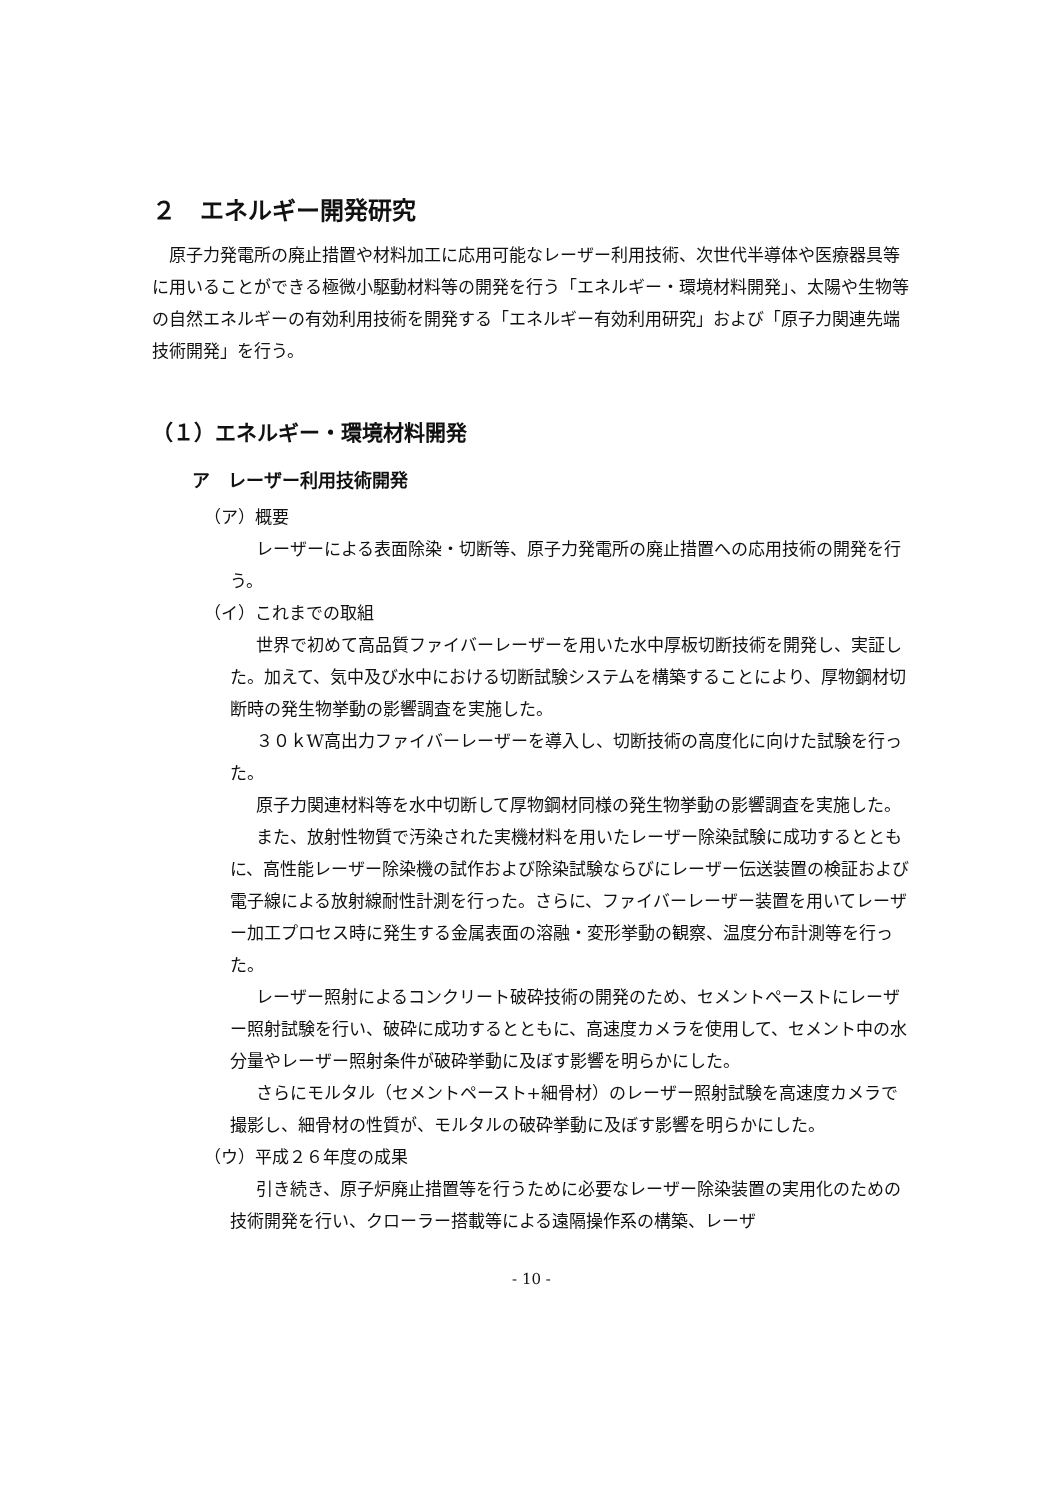２　エネルギー開発研究
原子力発電所の廃止措置や材料加工に応用可能なレーザー利用技術、次世代半導体や医療器具等に用いることができる極微小駆動材料等の開発を行う「エネルギー・環境材料開発」、太陽や生物等の自然エネルギーの有効利用技術を開発する「エネルギー有効利用研究」および「原子力関連先端技術開発」を行う。
（１）エネルギー・環境材料開発
ア　レーザー利用技術開発
（ア）概要
レーザーによる表面除染・切断等、原子力発電所の廃止措置への応用技術の開発を行う。
（イ）これまでの取組
世界で初めて高品質ファイバーレーザーを用いた水中厚板切断技術を開発し、実証した。加えて、気中及び水中における切断試験システムを構築することにより、厚物鋼材切断時の発生物挙動の影響調査を実施した。
３０ｋW高出力ファイバーレーザーを導入し、切断技術の高度化に向けた試験を行った。
原子力関連材料等を水中切断して厚物鋼材同様の発生物挙動の影響調査を実施した。
また、放射性物質で汚染された実機材料を用いたレーザー除染試験に成功するとともに、高性能レーザー除染機の試作および除染試験ならびにレーザー伝送装置の検証および電子線による放射線耐性計測を行った。さらに、ファイバーレーザー装置を用いてレーザー加工プロセス時に発生する金属表面の溶融・変形挙動の観察、温度分布計測等を行った。
レーザー照射によるコンクリート破砕技術の開発のため、セメントペーストにレーザー照射試験を行い、破砕に成功するとともに、高速度カメラを使用して、セメント中の水分量やレーザー照射条件が破砕挙動に及ぼす影響を明らかにした。
さらにモルタル（セメントペースト+細骨材）のレーザー照射試験を高速度カメラで撮影し、細骨材の性質が、モルタルの破砕挙動に及ぼす影響を明らかにした。
（ウ）平成２６年度の成果
引き続き、原子炉廃止措置等を行うために必要なレーザー除染装置の実用化のための技術開発を行い、クローラー搭載等による遠隔操作系の構築、レーザ
- 10 -